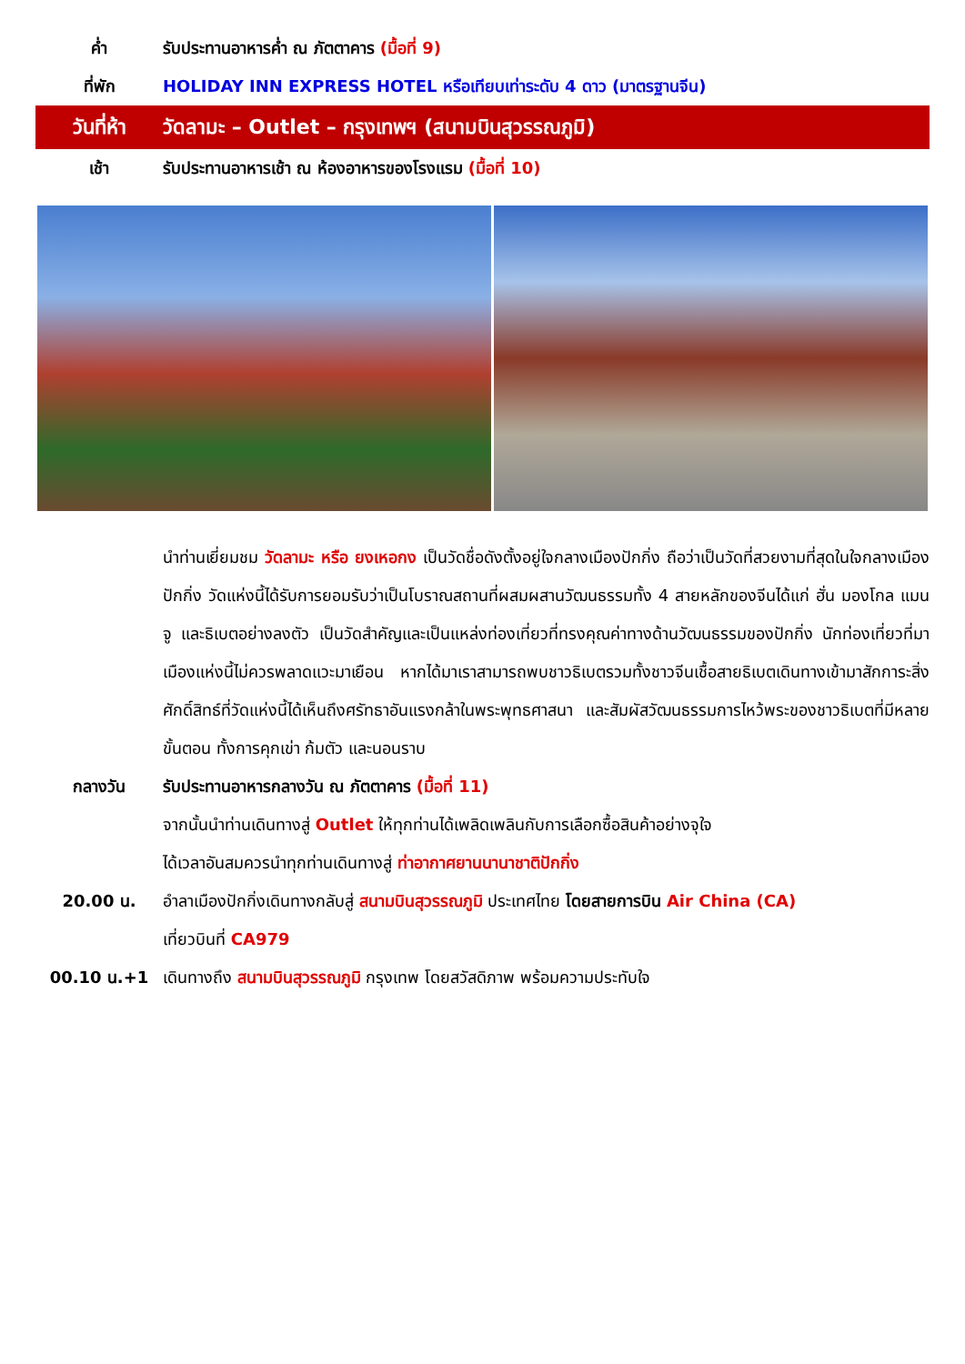ค่ำ รับประทานอาหารค่ำ ณ ภัตตาคาร (มื้อที่ 9)
ที่พัก HOLIDAY INN EXPRESS HOTEL หรือเทียบเท่าระดับ 4 ดาว (มาตรฐานจีน)
วันที่ห้า วัดลามะ – Outlet – กรุงเทพฯ (สนามบินสุวรรณภูมิ)
เช้า รับประทานอาหารเช้า ณ ห้องอาหารของโรงแรม (มื้อที่ 10)
นำท่านเยี่ยมชม วัดลามะ หรือ ยงเหอกง เป็นวัดชื่อดังตั้งอยู่ใจกลางเมืองปักกิ่ง ถือว่าเป็นวัดที่สวยงามที่สุดในใจกลางเมืองปักกิ่ง วัดแห่งนี้ได้รับการยอมรับว่าเป็นโบราณสถานที่ผสมผสานวัฒนธรรมทั้ง 4 สายหลักของจีนได้แก่ ฮั่น มองโกล แมนจู และธิเบตอย่างลงตัว เป็นวัดสำคัญและเป็นแหล่งท่องเที่ยวที่ทรงคุณค่าทางด้านวัฒนธรรมของปักกิ่ง นักท่องเที่ยวที่มาเมืองแห่งนี้ไม่ควรพลาดแวะมาเยือน หากได้มาเราสามารถพบชาวธิเบตรวมทั้งชาวจีนเชื้อสายธิเบตเดินทางเข้ามาสักการะสิ่งศักดิ์สิทธ์ที่วัดแห่งนี้ได้เห็นถึงศรัทธาอันแรงกล้าในพระพุทธศาสนา และสัมผัสวัฒนธรรมการไหว้พระของชาวธิเบตที่มีหลายขั้นตอน ทั้งการคุกเข่า ก้มตัว และนอนราบ
กลางวัน รับประทานอาหารกลางวัน ณ ภัตตาคาร (มื้อที่ 11)
จากนั้นนำท่านเดินทางสู่ Outlet ให้ทุกท่านได้เพลิดเพลินกับการเลือกซื้อสินค้าอย่างจุใจ
ได้เวลาอันสมควรนำทุกท่านเดินทางสู่ ท่าอากาศยานนานาชาติปักกิ่ง
20.00 น. อำลาเมืองปักกิ่งเดินทางกลับสู่ สนามบินสุวรรณภูมิ ประเทศไทย โดยสายการบิน Air China (CA)
เที่ยวบินที่ CA979
00.10 น.+1 เดินทางถึง สนามบินสุวรรณภูมิ กรุงเทพ โดยสวัสดิภาพ พร้อมความประทับใจ